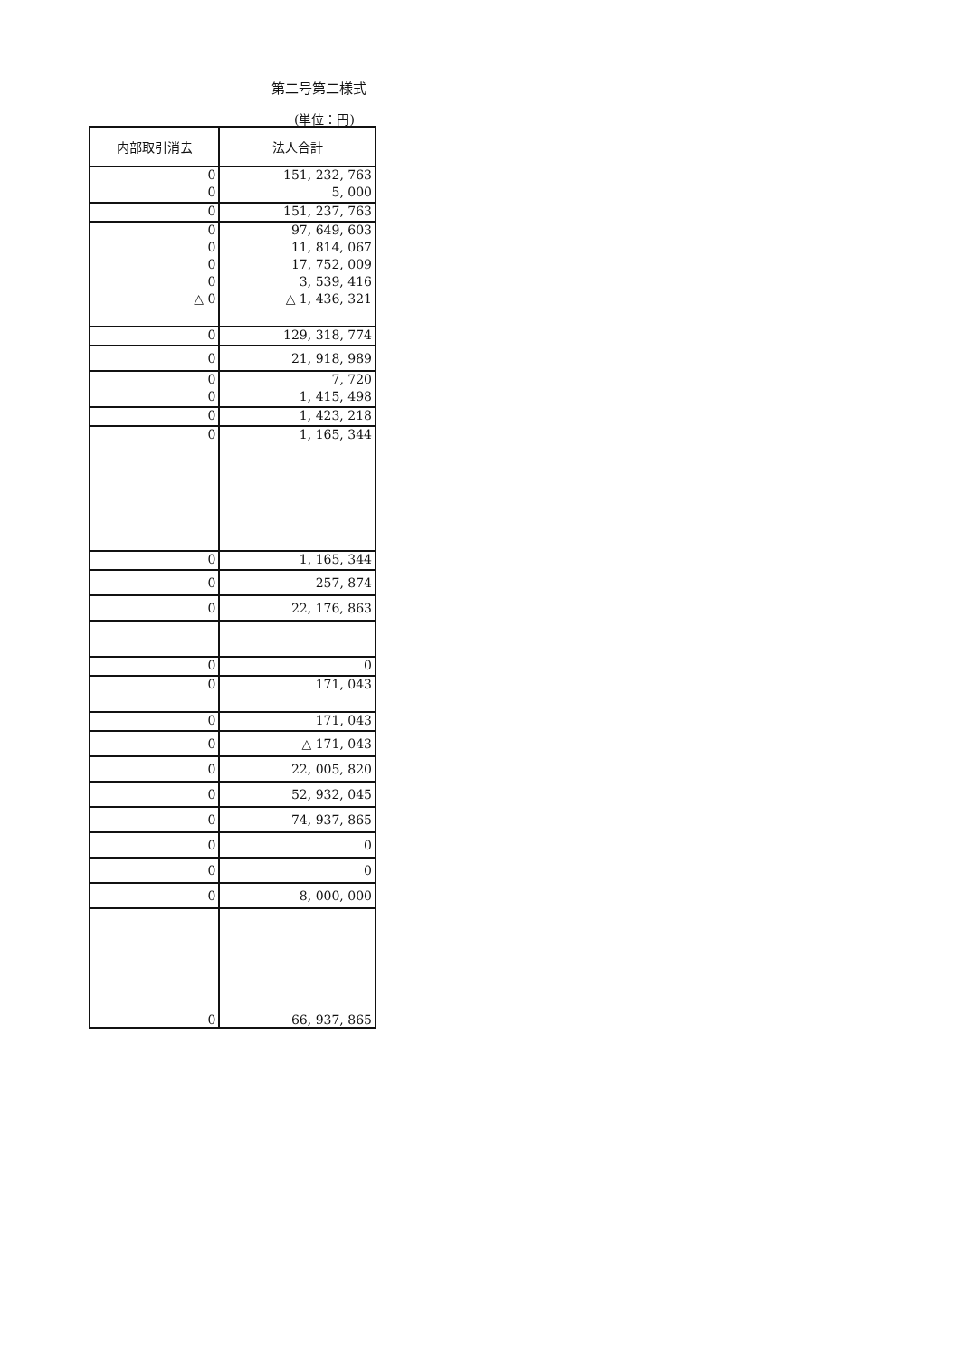第二号第二様式
(単位：円)
| 内部取引消去 | 法人合計 |
| --- | --- |
| 0 | 151, 232, 763 |
| 0 | 5, 000 |
| 0 | 151, 237, 763 |
| 0 | 97, 649, 603 |
| 0 | 11, 814, 067 |
| 0 | 17, 752, 009 |
| 0 | 3, 539, 416 |
| △ 0 | △ 1, 436, 321 |
| 0 | 129, 318, 774 |
| 0 | 21, 918, 989 |
| 0 | 7, 720 |
| 0 | 1, 415, 498 |
| 0 | 1, 423, 218 |
| 0 | 1, 165, 344 |
| 0 | 1, 165, 344 |
| 0 | 257, 874 |
| 0 | 22, 176, 863 |
| 0 | 0 |
| 0 | 171, 043 |
| 0 | 171, 043 |
| 0 | △ 171, 043 |
| 0 | 22, 005, 820 |
| 0 | 52, 932, 045 |
| 0 | 74, 937, 865 |
| 0 | 0 |
| 0 | 0 |
| 0 | 8, 000, 000 |
| 0 | 66, 937, 865 |